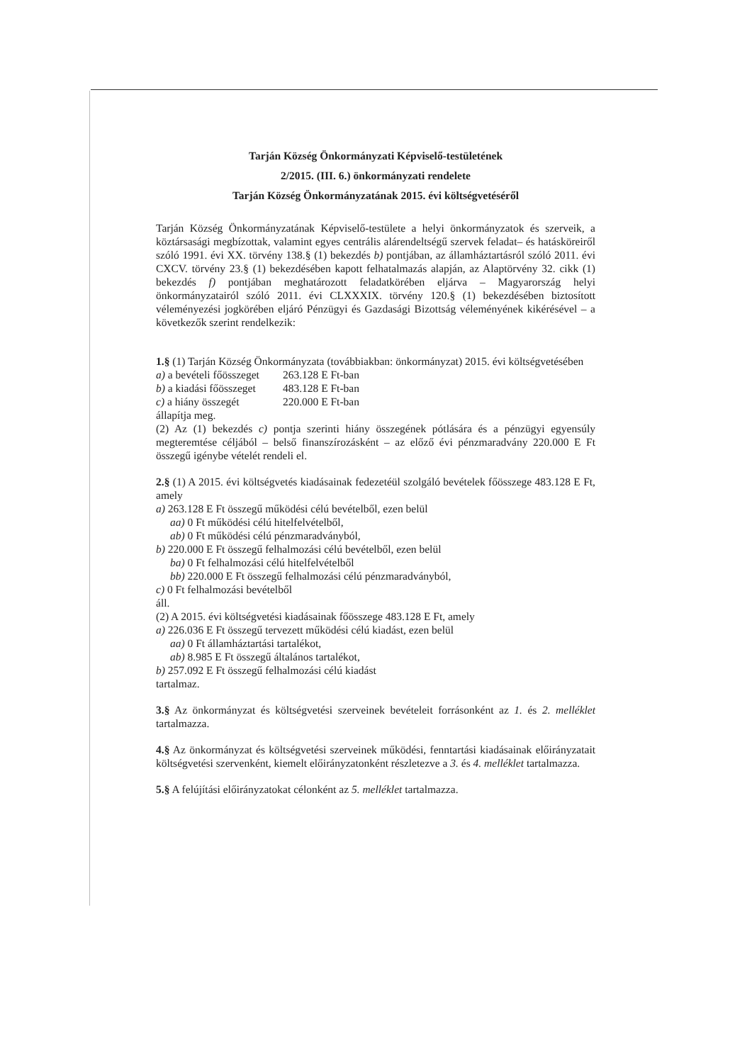Tarján Község Önkormányzati Képviselő-testületének
2/2015. (III. 6.) önkormányzati rendelete
Tarján Község Önkormányzatának 2015. évi költségvetéséről
Tarján Község Önkormányzatának Képviselő-testülete a helyi önkormányzatok és szerveik, a köztársasági megbízottak, valamint egyes centrális alárendeltségű szervek feladat– és hatásköreiről szóló 1991. évi XX. törvény 138.§ (1) bekezdés b) pontjában, az államháztartásról szóló 2011. évi CXCV. törvény 23.§ (1) bekezdésében kapott felhatalmazás alapján, az Alaptörvény 32. cikk (1) bekezdés f) pontjában meghatározott feladatkörében eljárva – Magyarország helyi önkormányzatairól szóló 2011. évi CLXXXIX. törvény 120.§ (1) bekezdésében biztosított véleményezési jogkörében eljáró Pénzügyi és Gazdasági Bizottság véleményének kikérésével – a következők szerint rendelkezik:
1.§ (1) Tarján Község Önkormányzata (továbbiakban: önkormányzat) 2015. évi költségvetésében
a) a bevételi főösszeget 263.128 E Ft-ban
b) a kiadási főösszeget 483.128 E Ft-ban
c) a hiány összegét 220.000 E Ft-ban
állapítja meg.
(2) Az (1) bekezdés c) pontja szerinti hiány összegének pótlására és a pénzügyi egyensúly megteremtése céljából – belső finanszírozásként – az előző évi pénzmaradvány 220.000 E Ft összegű igénybe vételét rendeli el.
2.§ (1) A 2015. évi költségvetés kiadásainak fedezetéül szolgáló bevételek főösszege 483.128 E Ft, amely
a) 263.128 E Ft összegű működési célú bevételből, ezen belül
aa) 0 Ft működési célú hitelfelvételből,
ab) 0 Ft működési célú pénzmaradványból,
b) 220.000 E Ft összegű felhalmozási célú bevételből, ezen belül
ba) 0 Ft felhalmozási célú hitelfelvételből
bb) 220.000 E Ft összegű felhalmozási célú pénzmaradványból,
c) 0 Ft felhalmozási bevételből
áll.
(2) A 2015. évi költségvetési kiadásainak főösszege 483.128 E Ft, amely
a) 226.036 E Ft összegű tervezett működési célú kiadást, ezen belül
aa) 0 Ft államháztartási tartalékot,
ab) 8.985 E Ft összegű általános tartalékot,
b) 257.092 E Ft összegű felhalmozási célú kiadást
tartalmaz.
3.§ Az önkormányzat és költségvetési szerveinek bevételeit forrásonként az 1. és 2. melléklet tartalmazza.
4.§ Az önkormányzat és költségvetési szerveinek működési, fenntartási kiadásainak előirányzatait költségvetési szervenként, kiemelt előirányzatonként részletezve a 3. és 4. melléklet tartalmazza.
5.§ A felújítási előirányzatokat célonként az 5. melléklet tartalmazza.